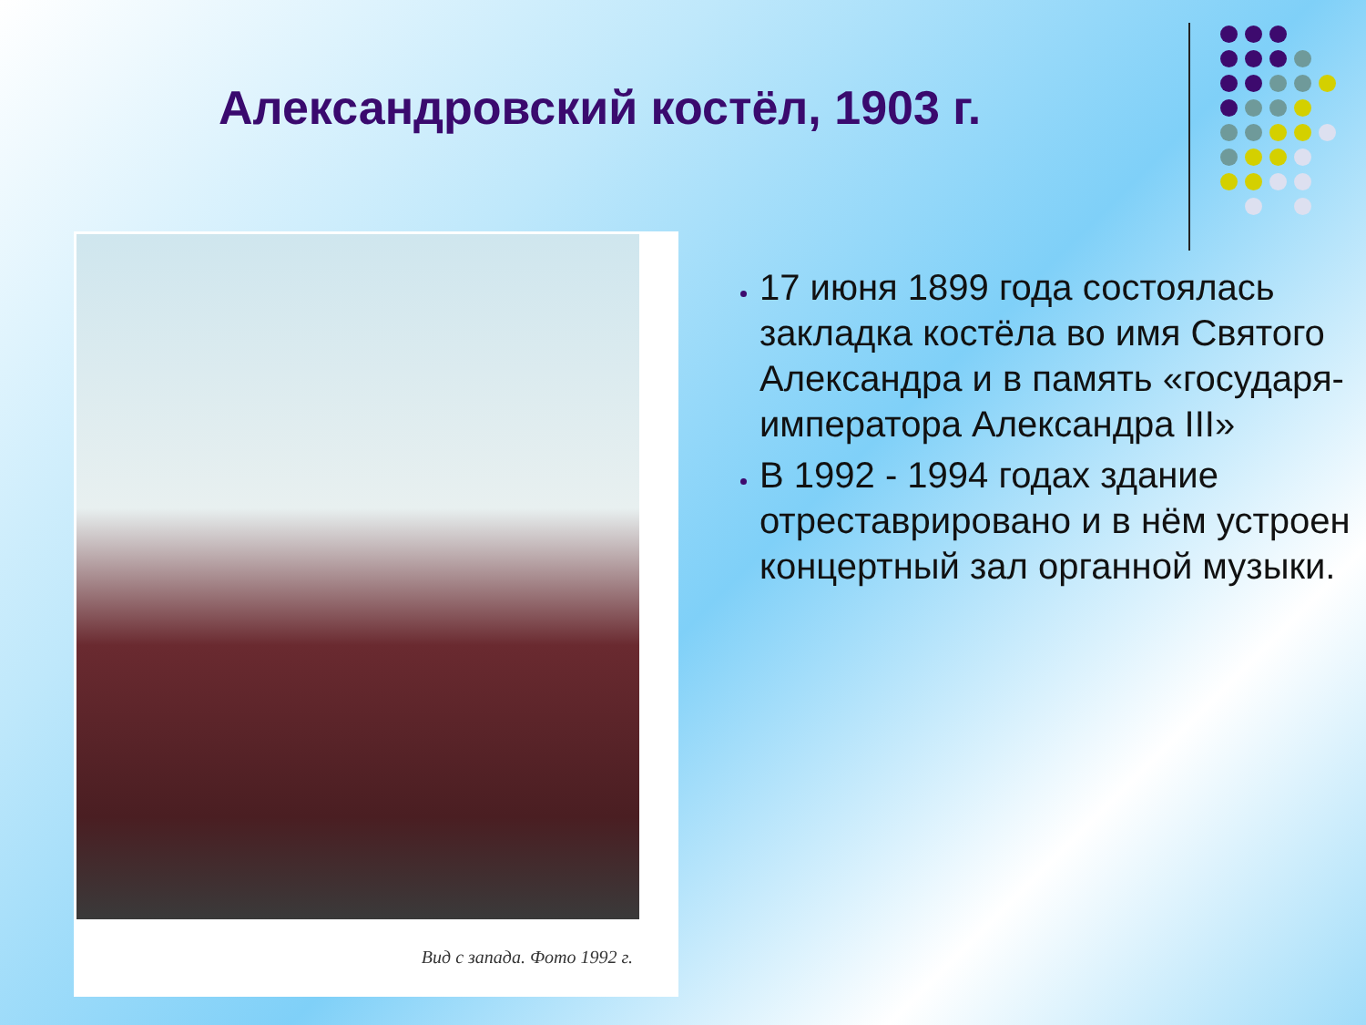Александровский костёл, 1903 г.
Вид с запада. Фото 1992 г.
17 июня 1899 года состоялась закладка костёла во имя Святого Александра и в память «государя-императора Александра III»
В 1992 - 1994 годах здание отреставрировано и в нём устроен концертный зал органной музыки.